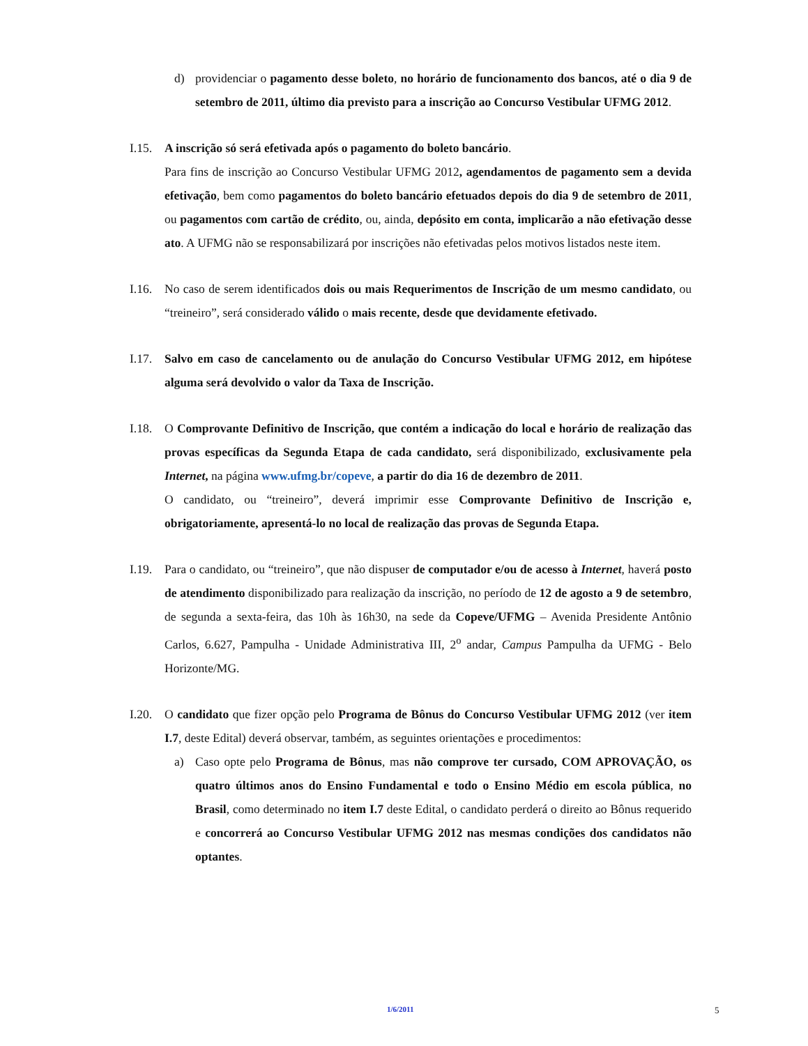d) providenciar o pagamento desse boleto, no horário de funcionamento dos bancos, até o dia 9 de setembro de 2011, último dia previsto para a inscrição ao Concurso Vestibular UFMG 2012.
I.15.
A inscrição só será efetivada após o pagamento do boleto bancário.
Para fins de inscrição ao Concurso Vestibular UFMG 2012, agendamentos de pagamento sem a devida efetivação, bem como pagamentos do boleto bancário efetuados depois do dia 9 de setembro de 2011, ou pagamentos com cartão de crédito, ou, ainda, depósito em conta, implicarão a não efetivação desse ato. A UFMG não se responsabilizará por inscrições não efetivadas pelos motivos listados neste item.
I.16.
No caso de serem identificados dois ou mais Requerimentos de Inscrição de um mesmo candidato, ou “treineiro”, será considerado válido o mais recente, desde que devidamente efetivado.
I.17.
Salvo em caso de cancelamento ou de anulação do Concurso Vestibular UFMG 2012, em hipótese alguma será devolvido o valor da Taxa de Inscrição.
I.18.
O Comprovante Definitivo de Inscrição, que contém a indicação do local e horário de realização das provas específicas da Segunda Etapa de cada candidato, será disponibilizado, exclusivamente pela Internet, na página www.ufmg.br/copeve, a partir do dia 16 de dezembro de 2011.
O candidato, ou “treineiro”, deverá imprimir esse Comprovante Definitivo de Inscrição e, obrigatoriamente, apresentá-lo no local de realização das provas de Segunda Etapa.
I.19.
Para o candidato, ou “treineiro”, que não dispuser de computador e/ou de acesso à Internet, haverá posto de atendimento disponibilizado para realização da inscrição, no período de 12 de agosto a 9 de setembro, de segunda a sexta-feira, das 10h às 16h30, na sede da Copeve/UFMG – Avenida Presidente Antônio Carlos, 6.627, Pampulha - Unidade Administrativa III, 2<sup>o</sup> andar, Campus Pampulha da UFMG - Belo Horizonte/MG.
I.20.
O candidato que fizer opção pelo Programa de Bônus do Concurso Vestibular UFMG 2012 (ver item I.7, deste Edital) deverá observar, também, as seguintes orientações e procedimentos:
a) Caso opte pelo Programa de Bônus, mas não comprove ter cursado, COM APROVAÇÃO, os quatro últimos anos do Ensino Fundamental e todo o Ensino Médio em escola pública, no Brasil, como determinado no item I.7 deste Edital, o candidato perderá o direito ao Bônus requerido e concorrerá ao Concurso Vestibular UFMG 2012 nas mesmas condições dos candidatos não optantes.
1/6/2011 5